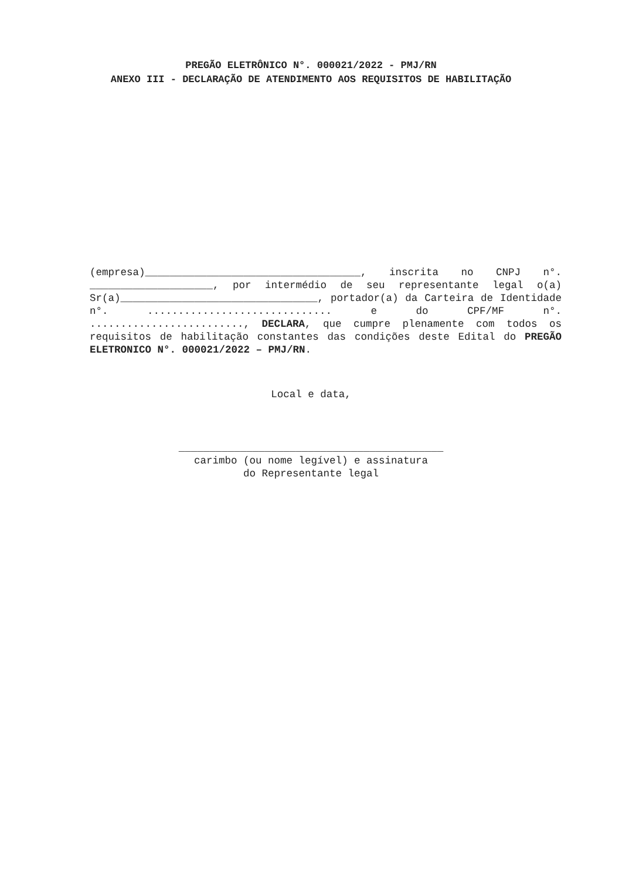PREGÃO ELETRÔNICO N°. 000021/2022 - PMJ/RN
ANEXO III - DECLARAÇÃO DE ATENDIMENTO AOS REQUISITOS DE HABILITAÇÃO
(empresa)___________________________________, inscrita no CNPJ n°. ____________________, por intermédio de seu representante legal o(a) Sr(a)________________________________, portador(a) da Carteira de Identidade n°. .............................. e do CPF/MF n°. ........................., DECLARA, que cumpre plenamente com todos os requisitos de habilitação constantes das condições deste Edital do PREGÃO ELETRONICO N°. 000021/2022 – PMJ/RN.
Local e data,
___________________________________________
carimbo (ou nome legível) e assinatura
do Representante legal